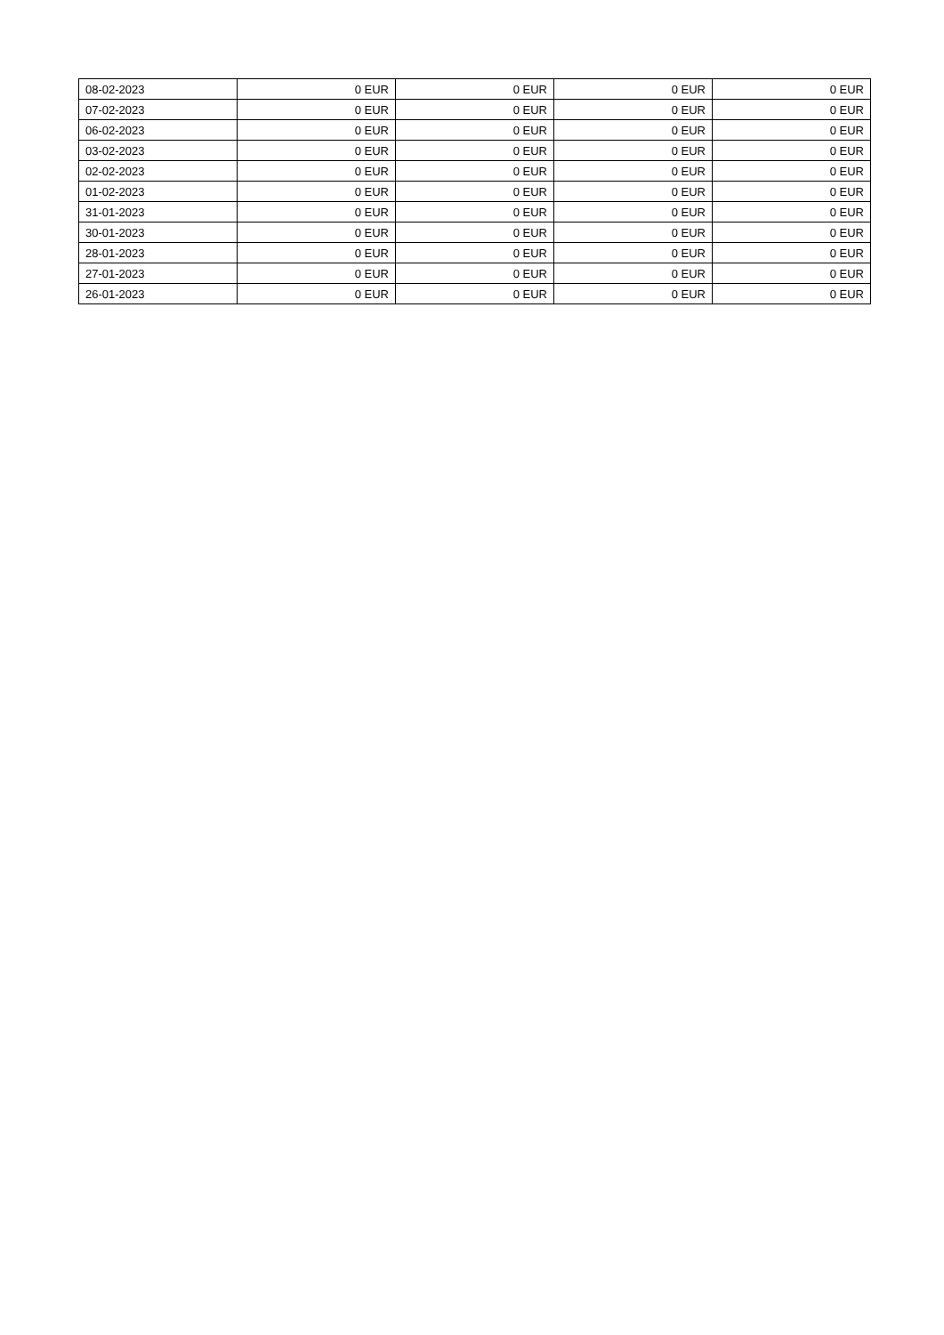| 08-02-2023 | 0 EUR | 0 EUR | 0 EUR | 0 EUR |
| 07-02-2023 | 0 EUR | 0 EUR | 0 EUR | 0 EUR |
| 06-02-2023 | 0 EUR | 0 EUR | 0 EUR | 0 EUR |
| 03-02-2023 | 0 EUR | 0 EUR | 0 EUR | 0 EUR |
| 02-02-2023 | 0 EUR | 0 EUR | 0 EUR | 0 EUR |
| 01-02-2023 | 0 EUR | 0 EUR | 0 EUR | 0 EUR |
| 31-01-2023 | 0 EUR | 0 EUR | 0 EUR | 0 EUR |
| 30-01-2023 | 0 EUR | 0 EUR | 0 EUR | 0 EUR |
| 28-01-2023 | 0 EUR | 0 EUR | 0 EUR | 0 EUR |
| 27-01-2023 | 0 EUR | 0 EUR | 0 EUR | 0 EUR |
| 26-01-2023 | 0 EUR | 0 EUR | 0 EUR | 0 EUR |